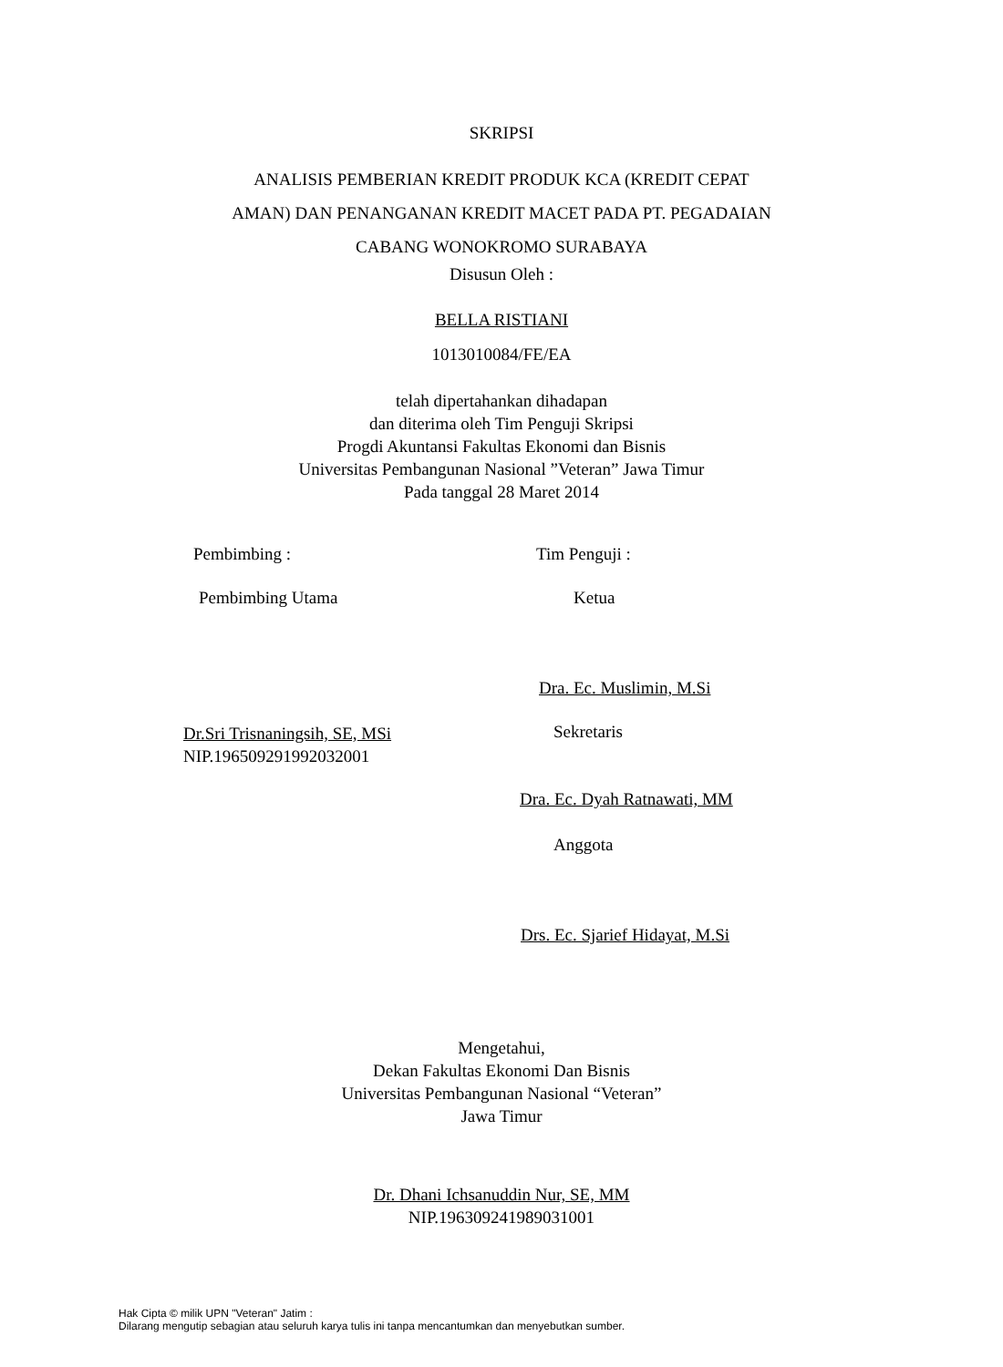SKRIPSI
ANALISIS PEMBERIAN KREDIT PRODUK KCA (KREDIT CEPAT
AMAN) DAN PENANGANAN KREDIT MACET PADA PT. PEGADAIAN
CABANG WONOKROMO SURABAYA
Disusun Oleh :
BELLA RISTIANI
1013010084/FE/EA
telah dipertahankan dihadapan
dan diterima oleh Tim Penguji Skripsi
Progdi Akuntansi Fakultas Ekonomi dan Bisnis
Universitas Pembangunan Nasional ”Veteran” Jawa Timur
Pada tanggal 28 Maret 2014
Pembimbing : Tim Penguji :
Pembimbing Utama Ketua
Dra. Ec. Muslimin, M.Si
Dr.Sri Trisnaningsih, SE, MSi
NIP.196509291992032001
Sekretaris
Dra. Ec. Dyah Ratnawati, MM
Anggota
Drs. Ec. Sjarief Hidayat, M.Si
Mengetahui,
Dekan Fakultas Ekonomi Dan Bisnis
Universitas Pembangunan Nasional “Veteran”
Jawa Timur
Dr. Dhani Ichsanuddin Nur, SE, MM
NIP.196309241989031001
Hak Cipta © milik UPN "Veteran" Jatim :
Dilarang mengutip sebagian atau seluruh karya tulis ini tanpa mencantumkan dan menyebutkan sumber.